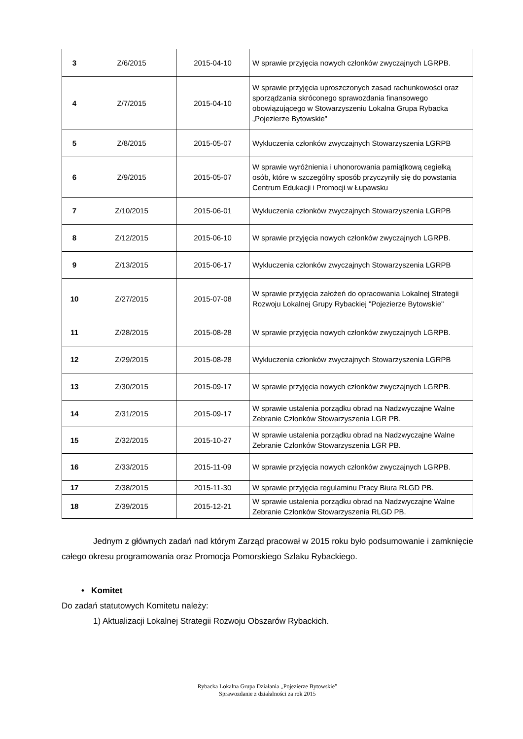| 3 | Z/6/2015 | 2015-04-10 | W sprawie przyjęcia nowych członków zwyczajnych LGRPB. |
| 4 | Z/7/2015 | 2015-04-10 | W sprawie przyjęcia uproszczonych zasad rachunkowości oraz sporządzania skróconego sprawozdania finansowego obowiązującego w Stowarzyszeniu Lokalna Grupa Rybacka „Pojezierze Bytowskie” |
| 5 | Z/8/2015 | 2015-05-07 | Wykluczenia członków zwyczajnych Stowarzyszenia LGRPB |
| 6 | Z/9/2015 | 2015-05-07 | W sprawie wyróżnienia i uhonorowania pamiątkową cegiełką osób, które w szczególny sposób przyczyniły się do powstania Centrum Edukacji i Promocji w Łupawsku |
| 7 | Z/10/2015 | 2015-06-01 | Wykluczenia członków zwyczajnych Stowarzyszenia LGRPB |
| 8 | Z/12/2015 | 2015-06-10 | W sprawie przyjęcia nowych członków zwyczajnych LGRPB. |
| 9 | Z/13/2015 | 2015-06-17 | Wykluczenia członków zwyczajnych Stowarzyszenia LGRPB |
| 10 | Z/27/2015 | 2015-07-08 | W sprawie przyjęcia założeń do opracowania Lokalnej Strategii Rozwoju Lokalnej Grupy Rybackiej "Pojezierze Bytowskie" |
| 11 | Z/28/2015 | 2015-08-28 | W sprawie przyjęcia nowych członków zwyczajnych LGRPB. |
| 12 | Z/29/2015 | 2015-08-28 | Wykluczenia członków zwyczajnych Stowarzyszenia LGRPB |
| 13 | Z/30/2015 | 2015-09-17 | W sprawie przyjęcia nowych członków zwyczajnych LGRPB. |
| 14 | Z/31/2015 | 2015-09-17 | W sprawie ustalenia porządku obrad na Nadzwyczajne Walne Zebranie Członków Stowarzyszenia LGR PB. |
| 15 | Z/32/2015 | 2015-10-27 | W sprawie ustalenia porządku obrad na Nadzwyczajne Walne Zebranie Członków Stowarzyszenia LGR PB. |
| 16 | Z/33/2015 | 2015-11-09 | W sprawie przyjęcia nowych członków zwyczajnych LGRPB. |
| 17 | Z/38/2015 | 2015-11-30 | W sprawie przyjęcia regulaminu Pracy Biura RLGD PB. |
| 18 | Z/39/2015 | 2015-12-21 | W sprawie ustalenia porządku obrad na Nadzwyczajne Walne Zebranie Członków Stowarzyszenia RLGD PB. |
Jednym z głównych zadań nad którym Zarząd pracował w 2015 roku było podsumowanie i zamknięcie całego okresu programowania oraz Promocja Pomorskiego Szlaku Rybackiego.
• Komitet
Do zadań statutowych Komitetu należy:
1) Aktualizacji Lokalnej Strategii Rozwoju Obszarów Rybackich.
Rybacka Lokalna Grupa Działania „Pojezierze Bytowskie”
Sprawozdanie z działalności za rok 2015